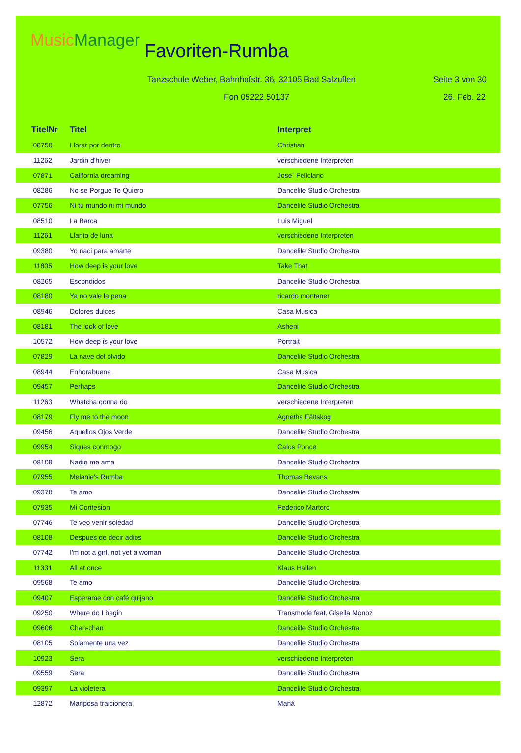Music Manager Favoriten-Rumba
Tanzschule Weber, Bahnhofstr. 36, 32105 Bad Salzuflen
Seite 3 von 30
Fon 05222.50137 26. Feb. 22
| TitelNr | Titel | Interpret |
| --- | --- | --- |
| 08750 | Llorar por dentro | Christian |
| 11262 | Jardin d'hiver | verschiedene Interpreten |
| 07871 | California dreaming | Jose´ Feliciano |
| 08286 | No se Porgue Te Quiero | Dancelife Studio Orchestra |
| 07756 | Ni tu mundo ni mi mundo | Dancelife Studio Orchestra |
| 08510 | La Barca | Luis Miguel |
| 11261 | Llanto de luna | verschiedene Interpreten |
| 09380 | Yo naci para amarte | Dancelife Studio Orchestra |
| 11805 | How deep is your love | Take That |
| 08265 | Escondidos | Dancelife Studio Orchestra |
| 08180 | Ya no vale la pena | ricardo montaner |
| 08946 | Dolores dulces | Casa Musica |
| 08181 | The look of love | Asheni |
| 10572 | How deep is your love | Portrait |
| 07829 | La nave del olvido | Dancelife Studio Orchestra |
| 08944 | Enhorabuena | Casa Musica |
| 09457 | Perhaps | Dancelife Studio Orchestra |
| 11263 | Whatcha gonna do | verschiedene Interpreten |
| 08179 | Fly me to the moon | Agnetha Fältskog |
| 09456 | Aquellos Ojos Verde | Dancelife Studio Orchestra |
| 09954 | Siques conmogo | Calos Ponce |
| 08109 | Nadie me ama | Dancelife Studio Orchestra |
| 07955 | Melanie's Rumba | Thomas Bevans |
| 09378 | Te amo | Dancelife Studio Orchestra |
| 07935 | Mi Confesion | Federico Martoro |
| 07746 | Te veo venir soledad | Dancelife Studio Orchestra |
| 08108 | Despues de decir adios | Dancelife Studio Orchestra |
| 07742 | I'm not a girl, not yet a woman | Dancelife Studio Orchestra |
| 11331 | All at once | Klaus Hallen |
| 09568 | Te amo | Dancelife Studio Orchestra |
| 09407 | Esperame con café quijano | Dancelife Studio Orchestra |
| 09250 | Where do I begin | Transmode feat. Gisella Monoz |
| 09606 | Chan-chan | Dancelife Studio Orchestra |
| 08105 | Solamente una vez | Dancelife Studio Orchestra |
| 10923 | Sera | verschiedene Interpreten |
| 09559 | Sera | Dancelife Studio Orchestra |
| 09397 | La violetera | Dancelife Studio Orchestra |
| 12872 | Mariposa traicionera | Maná |